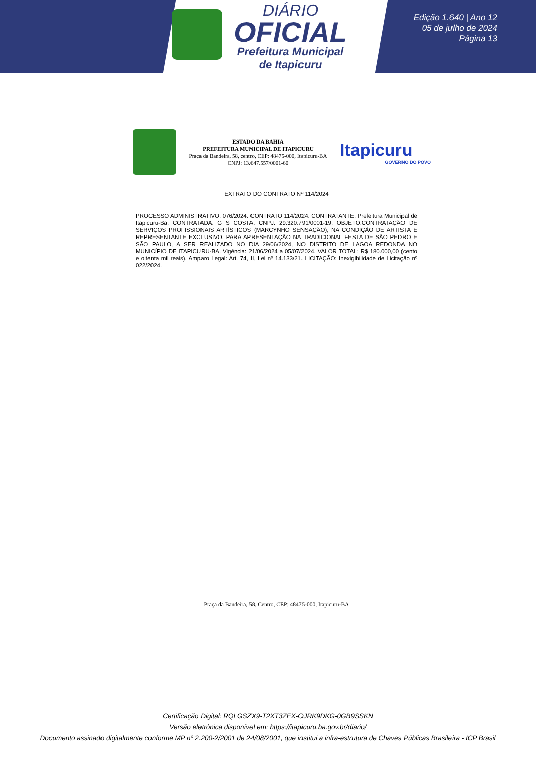DIÁRIO
OFICIAL
Prefeitura Municipal
de Itapicuru
Edição 1.640 | Ano 12
05 de julho de 2024
Página 13
ESTADO DA BAHIA
PREFEITURA MUNICIPAL DE ITAPICURU
Praça da Bandeira, 58, centro, CEP: 48475-000, Itapicuru-BA
CNPJ: 13.647.557/0001-60
Itapicuru
GOVERNO DO POVO
EXTRATO DO CONTRATO Nº 114/2024
PROCESSO ADMINISTRATIVO: 076/2024. CONTRATO 114/2024. CONTRATANTE: Prefeitura Municipal de Itapicuru-Ba. CONTRATADA: G S COSTA. CNPJ: 29.320.791/0001-19. OBJETO:CONTRATAÇÃO DE SERVIÇOS PROFISSIONAIS ARTÍSTICOS (MARCYNHO SENSAÇÃO), NA CONDIÇÃO DE ARTISTA E REPRESENTANTE EXCLUSIVO, PARA APRESENTAÇÃO NA TRADICIONAL FESTA DE SÃO PEDRO E SÃO PAULO, A SER REALIZADO NO DIA 29/06/2024, NO DISTRITO DE LAGOA REDONDA NO MUNICÍPIO DE ITAPICURU-BA. Vigência: 21/06/2024 a 05/07/2024. VALOR TOTAL: R$ 180.000,00 (cento e oitenta mil reais). Amparo Legal: Art. 74, II, Lei nº 14.133/21. LICITAÇÃO: Inexigibilidade de Licitação nº 022/2024.
Praça da Bandeira, 58, Centro, CEP: 48475-000, Itapicuru-BA
Certificação Digital: RQLGSZX9-T2XT3ZEX-OJRK9DKG-0GB9SSKN
Versão eletrônica disponível em: https://itapicuru.ba.gov.br/diario/
Documento assinado digitalmente conforme MP nº 2.200-2/2001 de 24/08/2001, que institui a infra-estrutura de Chaves Públicas Brasileira - ICP Brasil